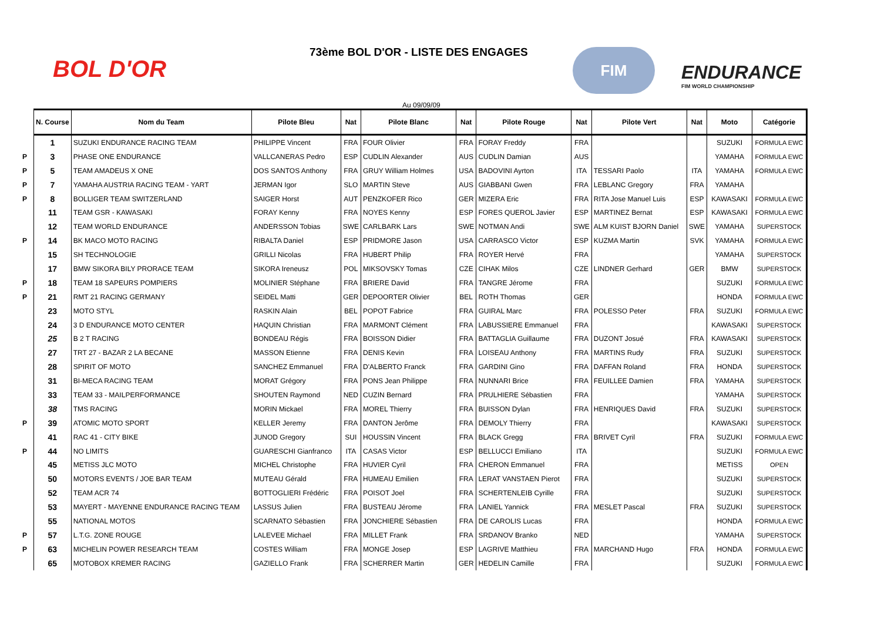BOL D'OR
73ème BOL D'OR - LISTE DES ENGAGES
FIM
ENDURANCE
FIM WORLD CHAMPIONSHIP
Au 09/09/09
| | N. Course | Nom du Team | Pilote Bleu | Nat | Pilote Blanc | Nat | Pilote Rouge | Nat | Pilote Vert | Nat | Moto | Catégorie |
| | 1 | SUZUKI ENDURANCE RACING TEAM | PHILIPPE Vincent | FRA | FOUR Olivier | FRA | FORAY Freddy | FRA | | | SUZUKI | FORMULA EWC |
| P | 3 | PHASE ONE ENDURANCE | VALLCANERAS Pedro | ESP | CUDLIN Alexander | AUS | CUDLIN Damian | AUS | | | YAMAHA | FORMULA EWC |
| P | 5 | TEAM AMADEUS X ONE | DOS SANTOS Anthony | FRA | GRUY William Holmes | USA | BADOVINI Ayrton | ITA | TESSARI Paolo | ITA | YAMAHA | FORMULA EWC |
| P | 7 | YAMAHA AUSTRIA RACING TEAM - YART | JERMAN Igor | SLO | MARTIN Steve | AUS | GIABBANI Gwen | FRA | LEBLANC Gregory | FRA | YAMAHA | |
| P | 8 | BOLLIGER TEAM SWITZERLAND | SAIGER Horst | AUT | PENZKOFER Rico | GER | MIZERA Eric | FRA | RITA Jose Manuel Luis | ESP | KAWASAKI | FORMULA EWC |
| | 11 | TEAM GSR - KAWASAKI | FORAY Kenny | FRA | NOYES Kenny | ESP | FORES QUEROL Javier | ESP | MARTINEZ Bernat | ESP | KAWASAKI | FORMULA EWC |
| | 12 | TEAM WORLD ENDURANCE | ANDERSSON Tobias | SWE | CARLBARK Lars | SWE | NOTMAN Andi | SWE | ALM KUIST BJORN Daniel | SWE | YAMAHA | SUPERSTOCK |
| P | 14 | BK MACO MOTO RACING | RIBALTA Daniel | ESP | PRIDMORE Jason | USA | CARRASCO Victor | ESP | KUZMA Martin | SVK | YAMAHA | FORMULA EWC |
| | 15 | SH TECHNOLOGIE | GRILLI Nicolas | FRA | HUBERT Philip | FRA | ROYER Hervé | FRA | | | YAMAHA | SUPERSTOCK |
| | 17 | BMW SIKORA BILY PRORACE TEAM | SIKORA Ireneusz | POL | MIKSOVSKY Tomas | CZE | CIHAK Milos | CZE | LINDNER Gerhard | GER | BMW | SUPERSTOCK |
| P | 18 | TEAM 18 SAPEURS POMPIERS | MOLINIER Stéphane | FRA | BRIERE David | FRA | TANGRE Jérome | FRA | | | SUZUKI | FORMULA EWC |
| P | 21 | RMT 21 RACING GERMANY | SEIDEL Matti | GER | DEPOORTER Olivier | BEL | ROTH Thomas | GER | | | HONDA | FORMULA EWC |
| | 23 | MOTO STYL | RASKIN Alain | BEL | POPOT Fabrice | FRA | GUIRAL Marc | FRA | POLESSO Peter | FRA | SUZUKI | FORMULA EWC |
| | 24 | 3 D ENDURANCE MOTO CENTER | HAQUIN Christian | FRA | MARMONT Clément | FRA | LABUSSIERE Emmanuel | FRA | | | KAWASAKI | SUPERSTOCK |
| | 25 | B 2 T RACING | BONDEAU Régis | FRA | BOISSON Didier | FRA | BATTAGLIA Guillaume | FRA | DUZONT Josué | FRA | KAWASAKI | SUPERSTOCK |
| | 27 | TRT 27 - BAZAR 2 LA BECANE | MASSON Etienne | FRA | DENIS Kevin | FRA | LOISEAU Anthony | FRA | MARTINS Rudy | FRA | SUZUKI | SUPERSTOCK |
| | 28 | SPIRIT OF MOTO | SANCHEZ Emmanuel | FRA | D'ALBERTO Franck | FRA | GARDINI Gino | FRA | DAFFAN Roland | FRA | HONDA | SUPERSTOCK |
| | 31 | BI-MECA RACING TEAM | MORAT Grégory | FRA | PONS Jean Philippe | FRA | NUNNARI Brice | FRA | FEUILLEE Damien | FRA | YAMAHA | SUPERSTOCK |
| | 33 | TEAM 33 - MAILPERFORMANCE | SHOUTEN Raymond | NED | CUZIN Bernard | FRA | PRULHIERE Sébastien | FRA | | | YAMAHA | SUPERSTOCK |
| | 38 | TMS RACING | MORIN Mickael | FRA | MOREL Thierry | FRA | BUISSON Dylan | FRA | HENRIQUES David | FRA | SUZUKI | SUPERSTOCK |
| P | 39 | ATOMIC MOTO SPORT | KELLER Jeremy | FRA | DANTON Jerôme | FRA | DEMOLY Thierry | FRA | | | KAWASAKI | SUPERSTOCK |
| | 41 | RAC 41 - CITY BIKE | JUNOD Gregory | SUI | HOUSSIN Vincent | FRA | BLACK Gregg | FRA | BRIVET Cyril | FRA | SUZUKI | FORMULA EWC |
| P | 44 | NO LIMITS | GUARESCHI Gianfranco | ITA | CASAS Victor | ESP | BELLUCCI Emiliano | ITA | | | SUZUKI | FORMULA EWC |
| | 45 | METISS JLC MOTO | MICHEL Christophe | FRA | HUVIER Cyril | FRA | CHERON Emmanuel | FRA | | | METISS | OPEN |
| | 50 | MOTORS EVENTS / JOE BAR TEAM | MUTEAU Gérald | FRA | HUMEAU Emilien | FRA | LERAT VANSTAEN Pierot | FRA | | | SUZUKI | SUPERSTOCK |
| | 52 | TEAM ACR 74 | BOTTOGLIERI Frédéric | FRA | POISOT Joel | FRA | SCHERTENLEIB Cyrille | FRA | | | SUZUKI | SUPERSTOCK |
| | 53 | MAYERT - MAYENNE ENDURANCE RACING TEAM | LASSUS Julien | FRA | BUSTEAU Jérome | FRA | LANIEL Yannick | FRA | MESLET Pascal | FRA | SUZUKI | SUPERSTOCK |
| | 55 | NATIONAL MOTOS | SCARNATO Sébastien | FRA | JONCHIERE Sébastien | FRA | DE CAROLIS Lucas | FRA | | | HONDA | FORMULA EWC |
| P | 57 | L.T.G. ZONE ROUGE | LALEVEE Michael | FRA | MILLET Frank | FRA | SRDANOV Branko | NED | | | YAMAHA | SUPERSTOCK |
| P | 63 | MICHELIN POWER RESEARCH TEAM | COSTES William | FRA | MONGE Josep | ESP | LAGRIVE Matthieu | FRA | MARCHAND Hugo | FRA | HONDA | FORMULA EWC |
| | 65 | MOTOBOX KREMER RACING | GAZIELLO Frank | FRA | SCHERRER Martin | GER | HEDELIN Camille | FRA | | | SUZUKI | FORMULA EWC |